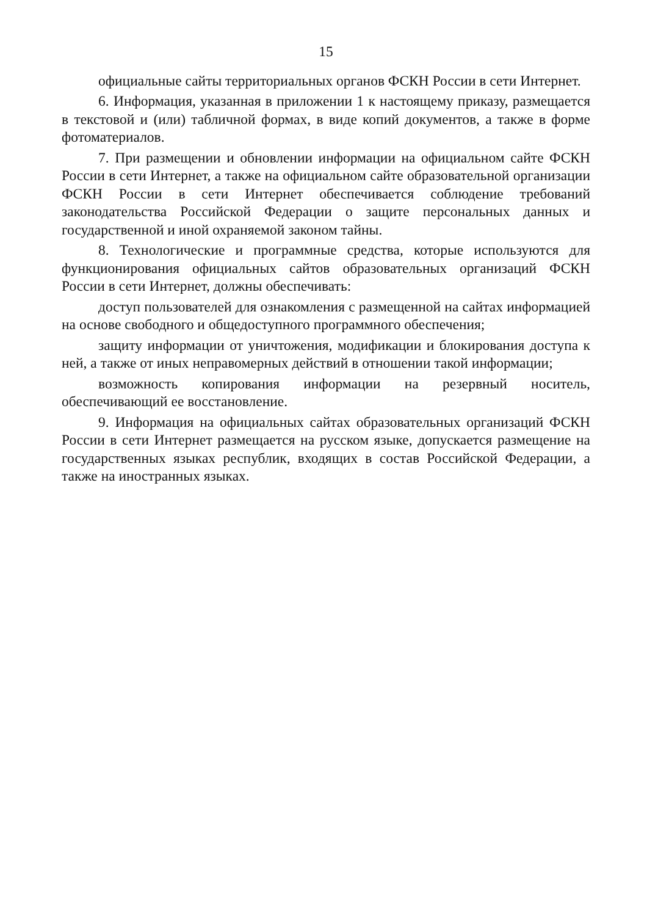15
официальные сайты территориальных органов ФСКН России в сети Интернет.
6. Информация, указанная в приложении 1 к настоящему приказу, размещается в текстовой и (или) табличной формах, в виде копий документов, а также в форме фотоматериалов.
7. При размещении и обновлении информации на официальном сайте ФСКН России в сети Интернет, а также на официальном сайте образовательной организации ФСКН России в сети Интернет обеспечивается соблюдение требований законодательства Российской Федерации о защите персональных данных и государственной и иной охраняемой законом тайны.
8. Технологические и программные средства, которые используются для функционирования официальных сайтов образовательных организаций ФСКН России в сети Интернет, должны обеспечивать:
доступ пользователей для ознакомления с размещенной на сайтах информацией на основе свободного и общедоступного программного обеспечения;
защиту информации от уничтожения, модификации и блокирования доступа к ней, а также от иных неправомерных действий в отношении такой информации;
возможность копирования информации на резервный носитель, обеспечивающий ее восстановление.
9. Информация на официальных сайтах образовательных организаций ФСКН России в сети Интернет размещается на русском языке, допускается размещение на государственных языках республик, входящих в состав Российской Федерации, а также на иностранных языках.